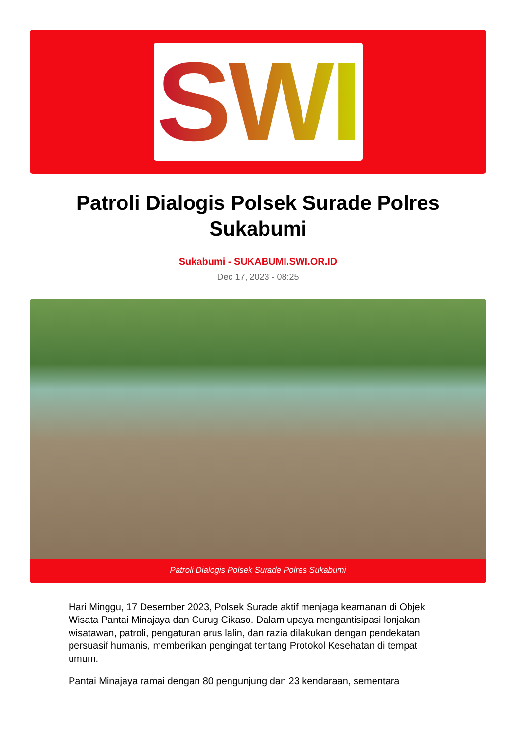SWI
Patroli Dialogis Polsek Surade Polres Sukabumi
Sukabumi - SUKABUMI.SWI.OR.ID
Dec 17, 2023 - 08:25
Patroli Dialogis Polsek Surade Polres Sukabumi
Hari Minggu, 17 Desember 2023, Polsek Surade aktif menjaga keamanan di Objek Wisata Pantai Minajaya dan Curug Cikaso. Dalam upaya mengantisipasi lonjakan wisatawan, patroli, pengaturan arus lalin, dan razia dilakukan dengan pendekatan persuasif humanis, memberikan pengingat tentang Protokol Kesehatan di tempat umum.
Pantai Minajaya ramai dengan 80 pengunjung dan 23 kendaraan, sementara